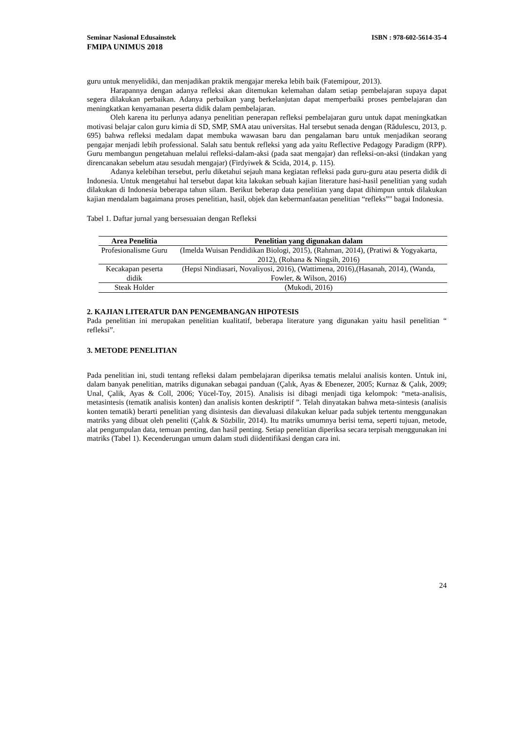Seminar Nasional Edusainstek ISBN : 978-602-5614-35-4
FMIPA UNIMUS 2018
guru untuk menyelidiki, dan menjadikan praktik mengajar mereka lebih baik (Fatemipour, 2013).
Harapannya dengan adanya refleksi akan ditemukan kelemahan dalam setiap pembelajaran supaya dapat segera dilakukan perbaikan. Adanya perbaikan yang berkelanjutan dapat memperbaiki proses pembelajaran dan meningkatkan kenyamanan peserta didik dalam pembelajaran.
Oleh karena itu perlunya adanya penelitian penerapan refleksi pembelajaran guru untuk dapat meningkatkan motivasi belajar calon guru kimia di SD, SMP, SMA atau universitas. Hal tersebut senada dengan (Rădulescu, 2013, p. 695) bahwa refleksi medalam dapat membuka wawasan baru dan pengalaman baru untuk menjadikan seorang pengajar menjadi lebih professional. Salah satu bentuk refleksi yang ada yaitu Reflective Pedagogy Paradigm (RPP). Guru membangun pengetahuan melalui refleksi-dalam-aksi (pada saat mengajar) dan refleksi-on-aksi (tindakan yang direncanakan sebelum atau sesudah mengajar) (Firdyiwek & Scida, 2014, p. 115).
Adanya kelebihan tersebut, perlu diketahui sejauh mana kegiatan refleksi pada guru-guru atau peserta didik di Indonesia. Untuk mengetahui hal tersebut dapat kita lakukan sebuah kajian literature hasi-hasil penelitian yang sudah dilakukan di Indonesia beberapa tahun silam. Berikut beberap data penelitian yang dapat dihimpun untuk dilakukan kajian mendalam bagaimana proses penelitian, hasil, objek dan kebermanfaatan penelitian “refleks”" bagai Indonesia.
Tabel 1. Daftar jurnal yang bersesuaian dengan Refleksi
| Area Penelitia | Penelitian yang digunakan dalam |
| --- | --- |
| Profesionalisme Guru | (Imelda Wuisan Pendidikan Biologi, 2015), (Rahman, 2014), (Pratiwi & Yogyakarta, 2012), (Rohana & Ningsih, 2016) |
| Kecakapan peserta didik | (Hepsi Nindiasari, Novaliyosi, 2016), (Wattimena, 2016),(Hasanah, 2014), (Wanda, Fowler, & Wilson, 2016) |
| Steak Holder | (Mukodi, 2016) |
2. KAJIAN LITERATUR DAN PENGEMBANGAN HIPOTESIS
Pada penelitian ini merupakan penelitian kualitatif, beberapa literature yang digunakan yaitu hasil penelitian “ refleksi”.
3. METODE PENELITIAN
Pada penelitian ini, studi tentang refleksi dalam pembelajaran diperiksa tematis melalui analisis konten. Untuk ini, dalam banyak penelitian, matriks digunakan sebagai panduan (Çalık, Ayas & Ebenezer, 2005; Kurnaz & Çalık, 2009; Unal, Çalik, Ayas & Coll, 2006; Yücel-Toy, 2015). Analisis isi dibagi menjadi tiga kelompok: “meta-analisis, metasintesis (tematik analisis konten) dan analisis konten deskriptif ”. Telah dinyatakan bahwa meta-sintesis (analisis konten tematik) berarti penelitian yang disintesis dan dievaluasi dilakukan keluar pada subjek tertentu menggunakan matriks yang dibuat oleh peneliti (Çalık & Sözbilir, 2014). Itu matriks umumnya berisi tema, seperti tujuan, metode, alat pengumpulan data, temuan penting, dan hasil penting. Setiap penelitian diperiksa secara terpisah menggunakan ini matriks (Tabel 1). Kecenderungan umum dalam studi diidentifikasi dengan cara ini.
24